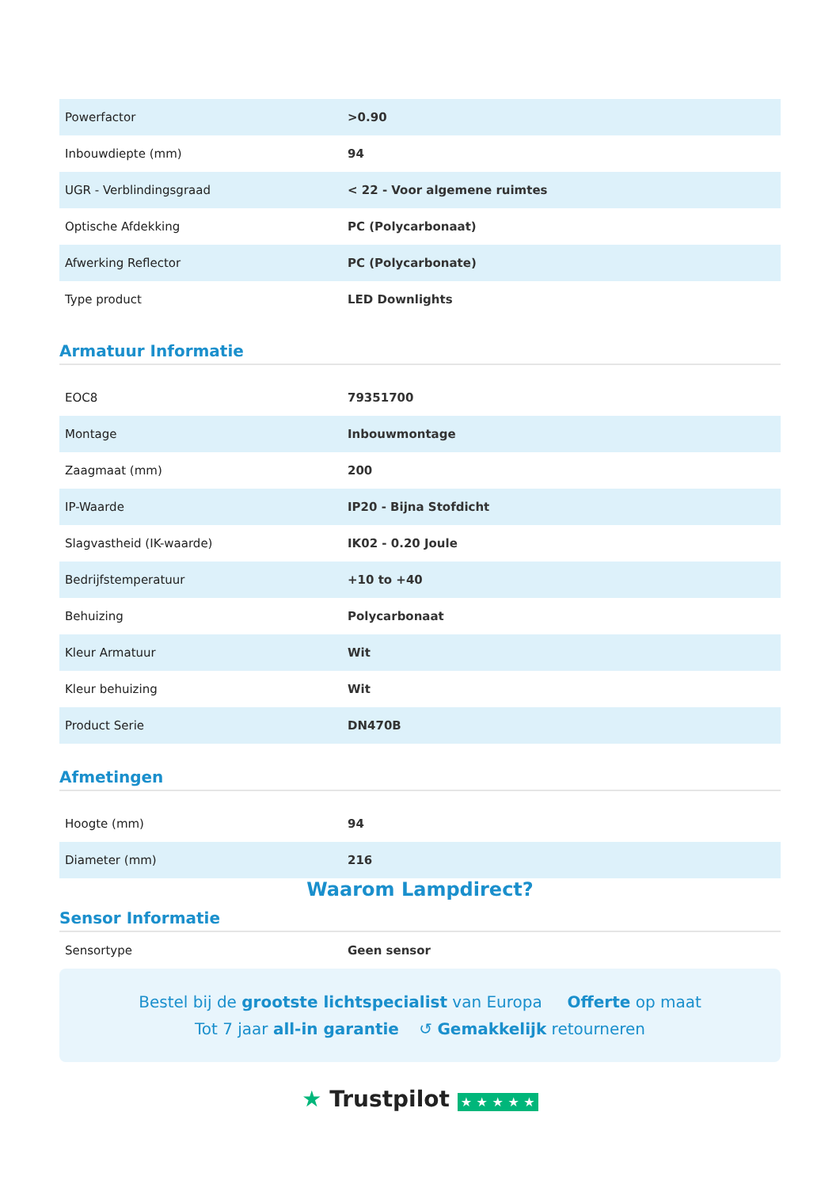| Powerfactor | >0.90 |
| Inbouwdiepte (mm) | 94 |
| UGR - Verblindingsgraad | < 22 - Voor algemene ruimtes |
| Optische Afdekking | PC (Polycarbonaat) |
| Afwerking Reflector | PC (Polycarbonate) |
| Type product | LED Downlights |
Armatuur Informatie
| EOC8 | 79351700 |
| Montage | Inbouwmontage |
| Zaagmaat (mm) | 200 |
| IP-Waarde | IP20 - Bijna Stofdicht |
| Slagvastheid (IK-waarde) | IK02 - 0.20 Joule |
| Bedrijfstemperatuur | +10 to +40 |
| Behuizing | Polycarbonaat |
| Kleur Armatuur | Wit |
| Kleur behuizing | Wit |
| Product Serie | DN470B |
Afmetingen
| Hoogte (mm) | 94 |
| Diameter (mm) | 216 |
Waarom Lampdirect?
Sensor Informatie
| Sensortype | Geen sensor |
Bestel bij de grootste lichtspecialist van Europa Offerte op maat
Tot 7 jaar all-in garantie ↺ Gemakkelijk retourneren
★ Trustpilot ★ ★ ★ ★ ★